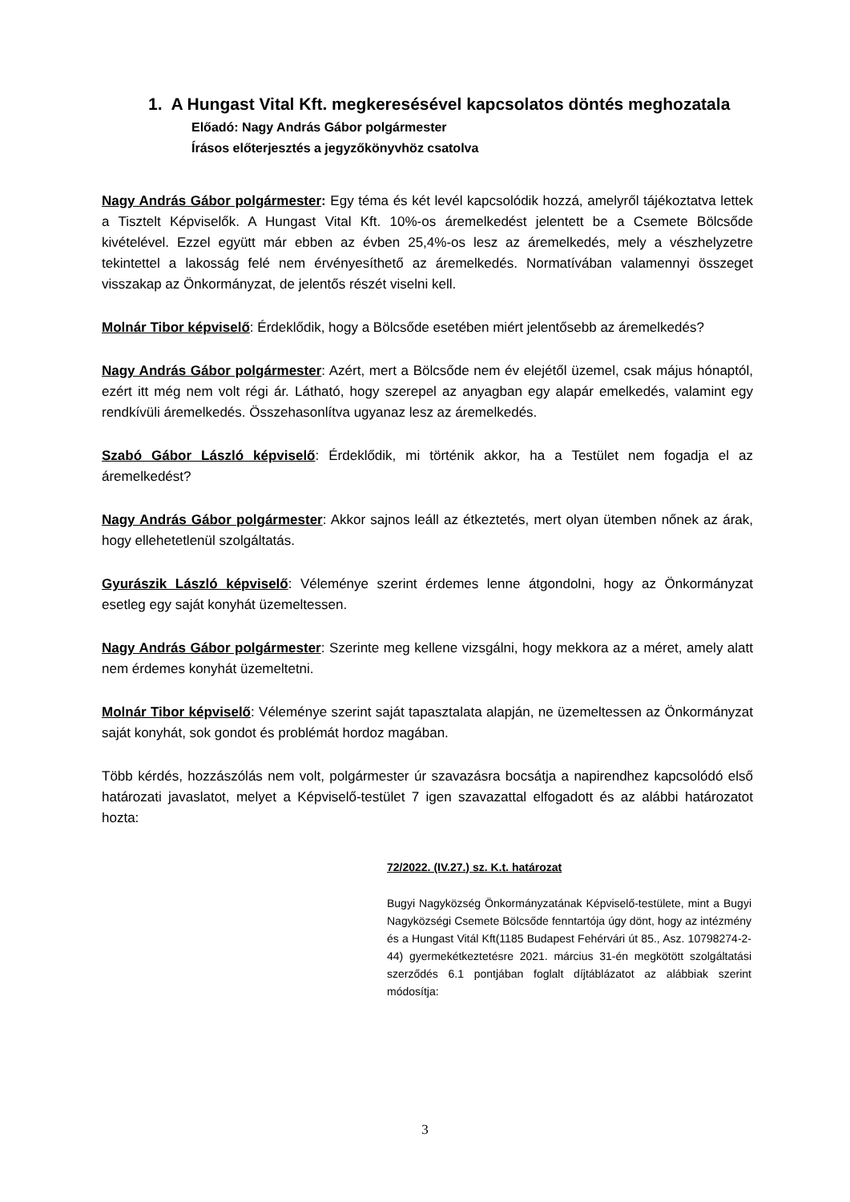1. A Hungast Vital Kft. megkeresésével kapcsolatos döntés meghozatala
Előadó: Nagy András Gábor polgármester
Írásos előterjesztés a jegyzőkönyvhöz csatolva
Nagy András Gábor polgármester: Egy téma és két levél kapcsolódik hozzá, amelyről tájékoztatva lettek a Tisztelt Képviselők. A Hungast Vital Kft. 10%-os áremelkedést jelentett be a Csemete Bölcsőde kivételével. Ezzel együtt már ebben az évben 25,4%-os lesz az áremelkedés, mely a vészhelyzetre tekintettel a lakosság felé nem érvényesíthető az áremelkedés. Normatívában valamennyi összeget visszakap az Önkormányzat, de jelentős részét viselni kell.
Molnár Tibor képviselő: Érdeklődik, hogy a Bölcsőde esetében miért jelentősebb az áremelkedés?
Nagy András Gábor polgármester: Azért, mert a Bölcsőde nem év elejétől üzemel, csak május hónaptól, ezért itt még nem volt régi ár. Látható, hogy szerepel az anyagban egy alapár emelkedés, valamint egy rendkívüli áremelkedés. Összehasonlítva ugyanaz lesz az áremelkedés.
Szabó Gábor László képviselő: Érdeklődik, mi történik akkor, ha a Testület nem fogadja el az áremelkedést?
Nagy András Gábor polgármester: Akkor sajnos leáll az étkeztetés, mert olyan ütemben nőnek az árak, hogy ellehetetlenül szolgáltatás.
Gyurászik László képviselő: Véleménye szerint érdemes lenne átgondolni, hogy az Önkormányzat esetleg egy saját konyhát üzemeltessen.
Nagy András Gábor polgármester: Szerinte meg kellene vizsgálni, hogy mekkora az a méret, amely alatt nem érdemes konyhát üzemeltetni.
Molnár Tibor képviselő: Véleménye szerint saját tapasztalata alapján, ne üzemeltessen az Önkormányzat saját konyhát, sok gondot és problémát hordoz magában.
Több kérdés, hozzászólás nem volt, polgármester úr szavazásra bocsátja a napirendhez kapcsolódó első határozati javaslatot, melyet a Képviselő-testület 7 igen szavazattal elfogadott és az alábbi határozatot hozta:
72/2022. (IV.27.) sz. K.t. határozat
Bugyi Nagyközség Önkormányzatának Képviselő-testülete, mint a Bugyi Nagyközségi Csemete Bölcsőde fenntartója úgy dönt, hogy az intézmény és a Hungast Vitál Kft(1185 Budapest Fehérvári út 85., Asz. 10798274-2-44) gyermekétkeztetésre 2021. március 31-én megkötött szolgáltatási szerződés 6.1 pontjában foglalt díjtáblázatot az alábbiak szerint módosítja:
3